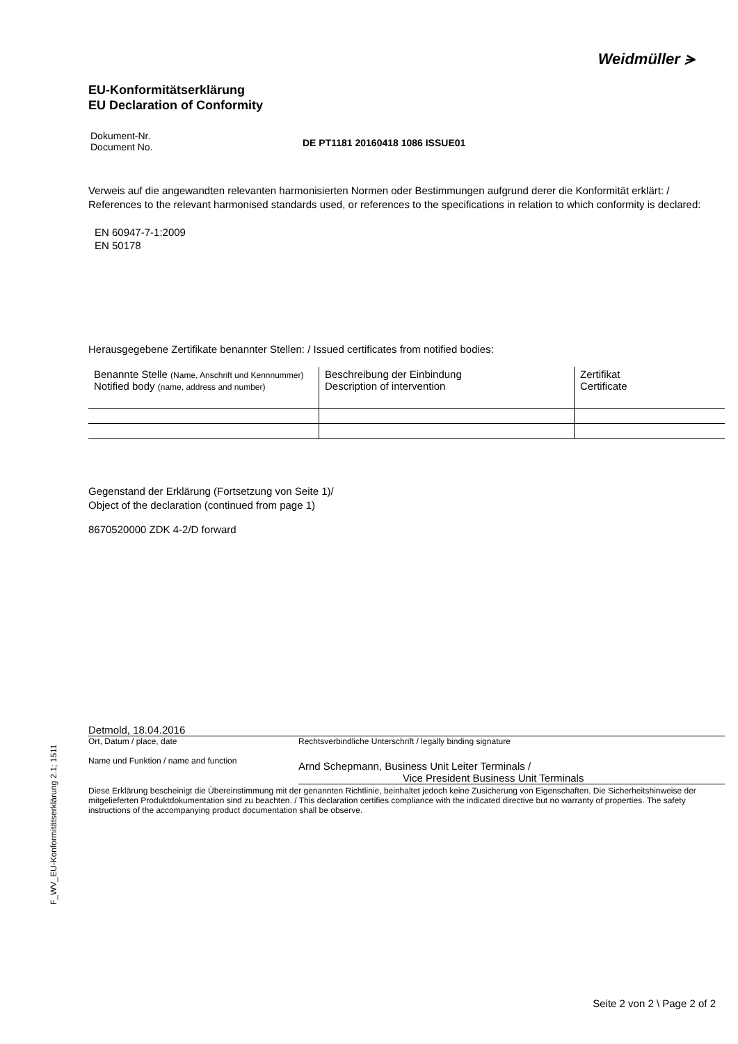Weidmüller ⪫
EU-Konformitätserklärung
EU Declaration of Conformity
Dokument-Nr.
Document No.
DE PT1181 20160418 1086 ISSUE01
Verweis auf die angewandten relevanten harmonisierten Normen oder Bestimmungen aufgrund derer die Konformität erklärt: / References to the relevant harmonised standards used, or references to the specifications in relation to which conformity is declared:
EN 60947-7-1:2009
EN 50178
Herausgegebene Zertifikate benannter Stellen: / Issued certificates from notified bodies:
| Benannte Stelle (Name, Anschrift und Kennnummer) Notified body (name, address and number) | Beschreibung der Einbindung Description of intervention | Zertifikat Certificate |
Gegenstand der Erklärung (Fortsetzung von Seite 1)/
Object of the declaration (continued from page 1)
8670520000 ZDK 4-2/D forward
Detmold, 18.04.2016
Ort, Datum / place, date Rechtsverbindliche Unterschrift / legally binding signature
Name und Funktion / name and function
Arnd Schepmann, Business Unit Leiter Terminals /
Vice President Business Unit Terminals
Diese Erklärung bescheinigt die Übereinstimmung mit der genannten Richtlinie, beinhaltet jedoch keine Zusicherung von Eigenschaften. Die Sicherheitshinweise der mitgelieferten Produktdokumentation sind zu beachten. / This declaration certifies compliance with the indicated directive but no warranty of properties. The safety instructions of the accompanying product documentation shall be observe.
F_WV_EU-Konformitätserklärung 2.1; 1511
Seite 2 von 2 \ Page 2 of 2